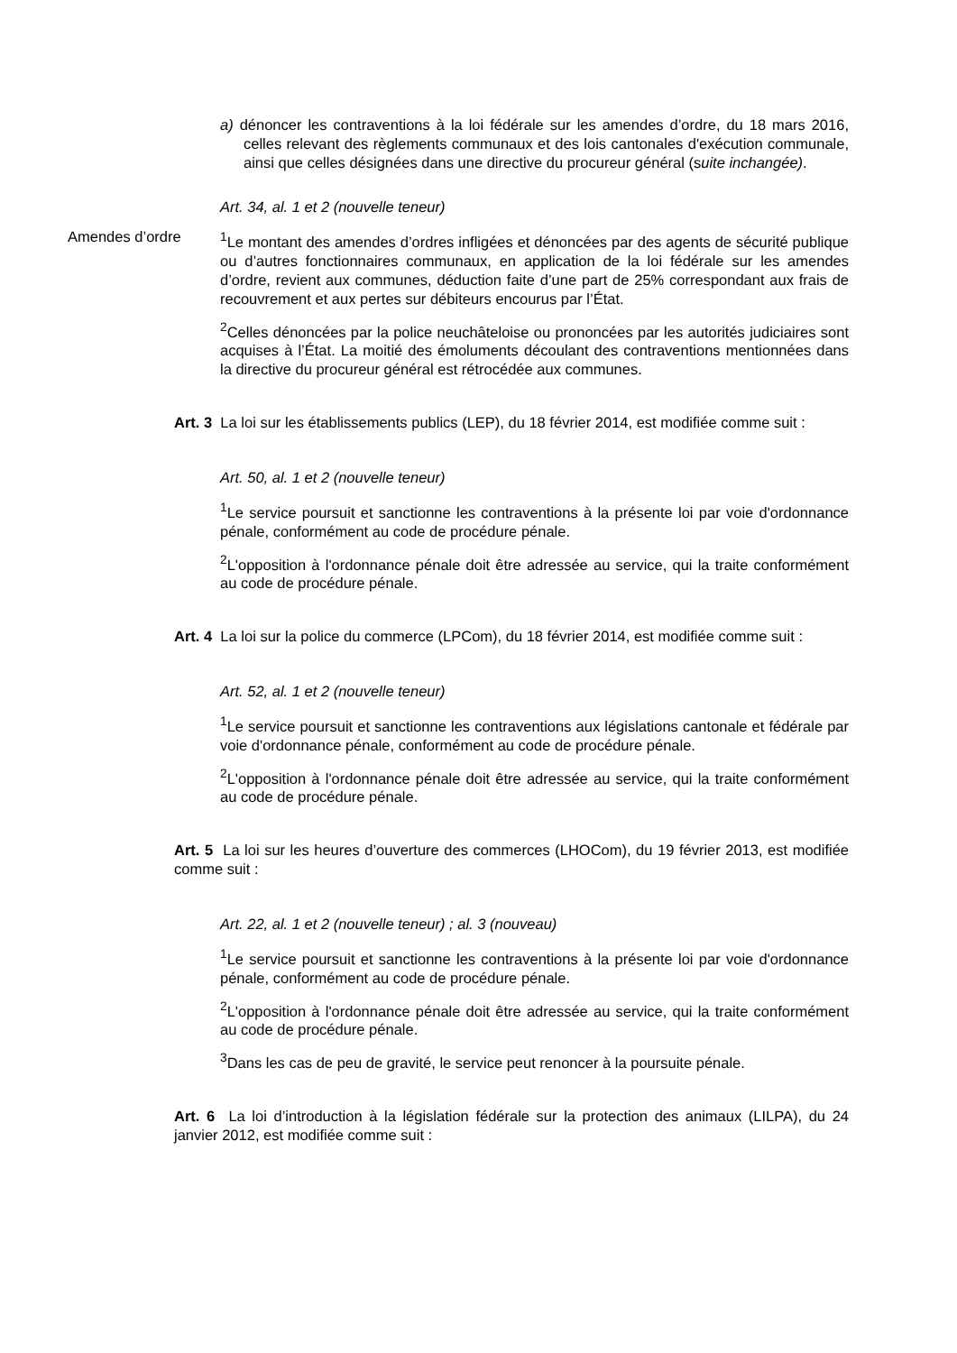a) dénoncer les contraventions à la loi fédérale sur les amendes d’ordre, du 18 mars 2016, celles relevant des règlements communaux et des lois cantonales d'exécution communale, ainsi que celles désignées dans une directive du procureur général (suite inchangée).
Art. 34, al. 1 et 2 (nouvelle teneur)
Amendes d’ordre <sup>1</sup> Le montant des amendes d’ordres infligées et dénoncées par des agents de sécurité publique ou d’autres fonctionnaires communaux, en application de la loi fédérale sur les amendes d’ordre, revient aux communes, déduction faite d’une part de 25% correspondant aux frais de recouvrement et aux pertes sur débiteurs encourus par l’État.
<sup>2</sup> Celles dénoncées par la police neuchâteloise ou prononcées par les autorités judiciaires sont acquises à l’État. La moitié des émoluments découlant des contraventions mentionnées dans la directive du procureur général est rétrocédée aux communes.
Art. 3 La loi sur les établissements publics (LEP), du 18 février 2014, est modifiée comme suit :
Art. 50, al. 1 et 2 (nouvelle teneur)
<sup>1</sup> Le service poursuit et sanctionne les contraventions à la présente loi par voie d'ordonnance pénale, conformément au code de procédure pénale.
<sup>2</sup> L'opposition à l'ordonnance pénale doit être adressée au service, qui la traite conformément au code de procédure pénale.
Art. 4 La loi sur la police du commerce (LPCom), du 18 février 2014, est modifiée comme suit :
Art. 52, al. 1 et 2 (nouvelle teneur)
<sup>1</sup> Le service poursuit et sanctionne les contraventions aux législations cantonale et fédérale par voie d'ordonnance pénale, conformément au code de procédure pénale.
<sup>2</sup> L'opposition à l'ordonnance pénale doit être adressée au service, qui la traite conformément au code de procédure pénale.
Art. 5 La loi sur les heures d’ouverture des commerces (LHOCom), du 19 février 2013, est modifiée comme suit :
Art. 22, al. 1 et 2 (nouvelle teneur) ; al. 3 (nouveau)
<sup>1</sup> Le service poursuit et sanctionne les contraventions à la présente loi par voie d'ordonnance pénale, conformément au code de procédure pénale.
<sup>2</sup> L'opposition à l'ordonnance pénale doit être adressée au service, qui la traite conformément au code de procédure pénale.
<sup>3</sup> Dans les cas de peu de gravité, le service peut renoncer à la poursuite pénale.
Art. 6 La loi d’introduction à la législation fédérale sur la protection des animaux (LILPA), du 24 janvier 2012, est modifiée comme suit :